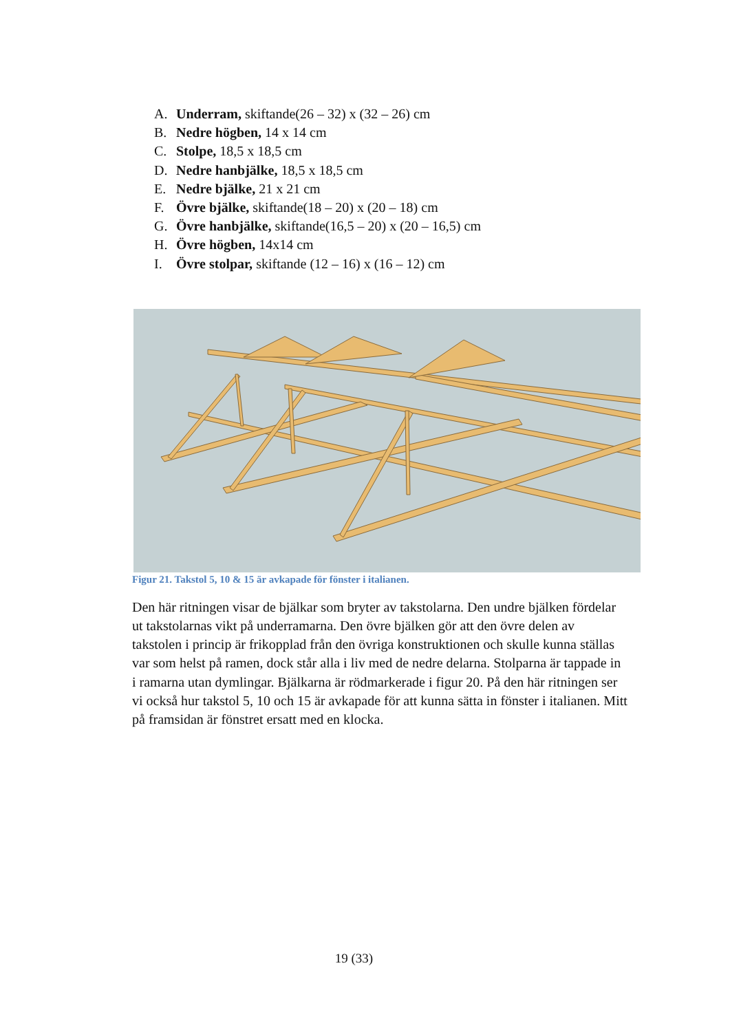A. Underram, skiftande(26 – 32) x (32 – 26) cm
B. Nedre högben, 14 x 14 cm
C. Stolpe, 18,5 x 18,5 cm
D. Nedre hanbjälke, 18,5 x 18,5 cm
E. Nedre bjälke, 21 x 21 cm
F. Övre bjälke, skiftande(18 – 20) x (20 – 18) cm
G. Övre hanbjälke, skiftande(16,5 – 20) x (20 – 16,5) cm
H. Övre högben, 14x14 cm
I. Övre stolpar, skiftande (12 – 16) x (16 – 12) cm
Figur 21. Takstol 5, 10 & 15 är avkapade för fönster i italianen.
Den här ritningen visar de bjälkar som bryter av takstolarna. Den undre bjälken fördelar ut takstolarnas vikt på underramarna. Den övre bjälken gör att den övre delen av takstolen i princip är frikopplad från den övriga konstruktionen och skulle kunna ställas var som helst på ramen, dock står alla i liv med de nedre delarna. Stolparna är tappade in i ramarna utan dymlingar. Bjälkarna är rödmarkerade i figur 20. På den här ritningen ser vi också hur takstol 5, 10 och 15 är avkapade för att kunna sätta in fönster i italianen. Mitt på framsidan är fönstret ersatt med en klocka.
19 (33)